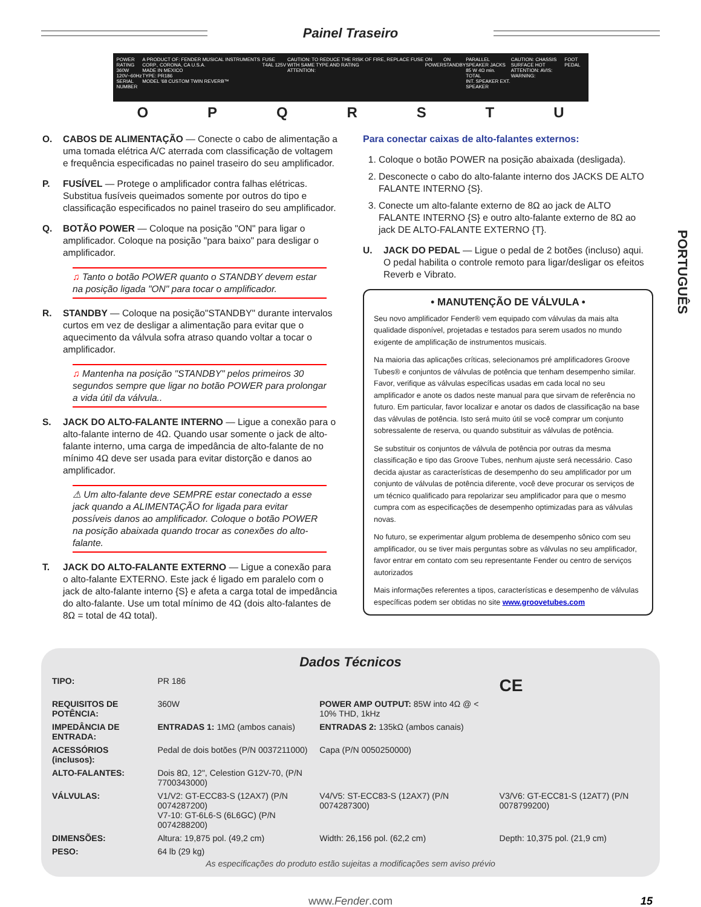Painel Traseiro
POWER RATING
360W
120V~60Hz
SERIAL NUMBER
A PRODUCT OF: FENDER MUSICAL INSTRUMENTS CORP., CORONA, CA U.S.A.
MADE IN MEXICO
TYPE: PR186
MODEL '68 CUSTOM TWIN REVERB™
FUSE T4AL 125V CAUTION: TO REDUCE THE RISK OF FIRE, REPLACE FUSE WITH SAME TYPE AND RATING
ATTENTION:
ON
POWER
ON
STANDBY
PARALLEL SPEAKER JACKS
85 W 4Ω min. TOTAL
INT. SPEAKER EXT. SPEAKER
CAUTION: CHASSIS SURFACE HOT
ATTENTION: AVIS:
WARNING:
FOOT PEDAL
O P Q R S T U
O. CABOS DE ALIMENTAÇÃO — Conecte o cabo de alimentação a uma tomada elétrica A/C aterrada com classificação de voltagem e frequência especificadas no painel traseiro do seu amplificador.
P. FUSÍVEL — Protege o amplificador contra falhas elétricas. Substitua fusíveis queimados somente por outros do tipo e classificação especificados no painel traseiro do seu amplificador.
Q. BOTÃO POWER — Coloque na posição "ON" para ligar o amplificador. Coloque na posição "para baixo" para desligar o amplificador.
♫ Tanto o botão POWER quanto o STANDBY devem estar na posição ligada "ON" para tocar o amplificador.
R. STANDBY — Coloque na posição"STANDBY" durante intervalos curtos em vez de desligar a alimentação para evitar que o aquecimento da válvula sofra atraso quando voltar a tocar o amplificador.
♫ Mantenha na posição "STANDBY" pelos primeiros 30 segundos sempre que ligar no botão POWER para prolongar a vida útil da válvula..
S. JACK DO ALTO-FALANTE INTERNO — Ligue a conexão para o alto-falante interno de 4Ω. Quando usar somente o jack de alto-falante interno, uma carga de impedância de alto-falante de no mínimo 4Ω deve ser usada para evitar distorção e danos ao amplificador.
⚠ Um alto-falante deve SEMPRE estar conectado a esse jack quando a ALIMENTAÇÃO for ligada para evitar possíveis danos ao amplificador. Coloque o botão POWER na posição abaixada quando trocar as conexões do alto-falante.
T. JACK DO ALTO-FALANTE EXTERNO — Ligue a conexão para o alto-falante EXTERNO. Este jack é ligado em paralelo com o jack de alto-falante interno {S} e afeta a carga total de impedância do alto-falante. Use um total mínimo de 4Ω (dois alto-falantes de 8Ω = total de 4Ω total).
Para conectar caixas de alto-falantes externos:
1. Coloque o botão POWER na posição abaixada (desligada).
2. Desconecte o cabo do alto-falante interno dos JACKS DE ALTO FALANTE INTERNO {S}.
3. Conecte um alto-falante externo de 8Ω ao jack de ALTO FALANTE INTERNO {S} e outro alto-falante externo de 8Ω ao jack DE ALTO-FALANTE EXTERNO {T}.
U. JACK DO PEDAL — Ligue o pedal de 2 botões (incluso) aqui. O pedal habilita o controle remoto para ligar/desligar os efeitos Reverb e Vibrato.
• MANUTENÇÃO DE VÁLVULA •
Seu novo amplificador Fender® vem equipado com válvulas da mais alta qualidade disponível, projetadas e testados para serem usados no mundo exigente de amplificação de instrumentos musicais.
Na maioria das aplicações críticas, selecionamos pré amplificadores Groove Tubes® e conjuntos de válvulas de potência que tenham desempenho similar. Favor, verifique as válvulas específicas usadas em cada local no seu amplificador e anote os dados neste manual para que sirvam de referência no futuro. Em particular, favor localizar e anotar os dados de classificação na base das válvulas de potência. Isto será muito útil se você comprar um conjunto sobressalente de reserva, ou quando substituir as válvulas de potência.
Se substituir os conjuntos de válvula de potência por outras da mesma classificação e tipo das Groove Tubes, nenhum ajuste será necessário. Caso decida ajustar as características de desempenho do seu amplificador por um conjunto de válvulas de potência diferente, você deve procurar os serviços de um técnico qualificado para repolarizar seu amplificador para que o mesmo cumpra com as especificações de desempenho optimizadas para as válvulas novas.
No futuro, se experimentar algum problema de desempenho sônico com seu amplificador, ou se tiver mais perguntas sobre as válvulas no seu amplificador, favor entrar em contato com seu representante Fender ou centro de serviços autorizados
Mais informações referentes a tipos, características e desempenho de válvulas específicas podem ser obtidas no site www.groovetubes.com
PORTUGUÊS
Dados Técnicos
| TIPO: | PR 186 | | CE |
| REQUISITOS DE POTÊNCIA: | 360W | POWER AMP OUTPUT: 85W into 4Ω @ < 10% THD, 1kHz | |
| IMPEDÂNCIA DE ENTRADA: | ENTRADAS 1: 1MΩ (ambos canais) | ENTRADAS 2: 135kΩ (ambos canais) | |
| ACESSÓRIOS (inclusos): | Pedal de dois botões (P/N 0037211000) | Capa (P/N 0050250000) | |
| ALTO-FALANTES: | Dois 8Ω, 12", Celestion G12V-70, (P/N 7700343000) | | |
| VÁLVULAS: | V1/V2: GT-ECC83-S (12AX7) (P/N 0074287200) V7-10: GT-6L6-S (6L6GC) (P/N 0074288200) | V4/V5: ST-ECC83-S (12AX7) (P/N 0074287300) | V3/V6: GT-ECC81-S (12AT7) (P/N 0078799200) |
| DIMENSÕES: | Altura: 19,875 pol. (49,2 cm) | Width: 26,156 pol. (62,2 cm) | Depth: 10,375 pol. (21,9 cm) |
| PESO: | 64 lb (29 kg) | | |
As especificações do produto estão sujeitas a modificações sem aviso prévio
www.Fender.com 15